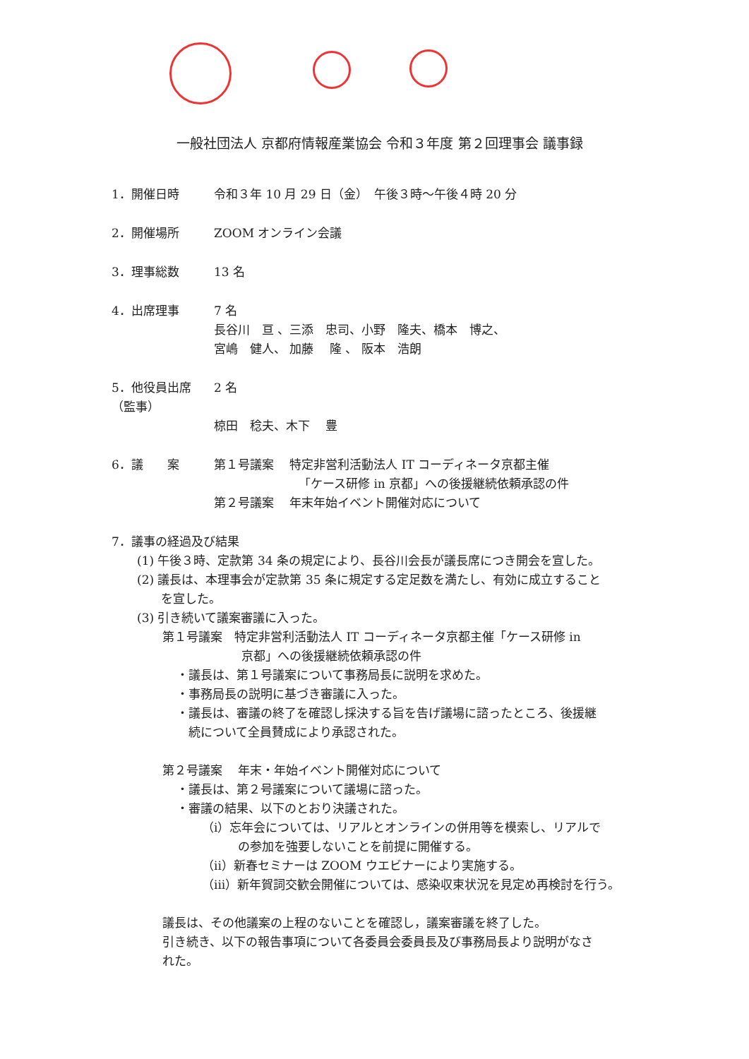一般社団法人 京都府情報産業協会 令和３年度 第２回理事会 議事録
1．開催日時 令和３年 10 月 29 日（金）　午後３時～午後４時 20 分
2．開催場所 ZOOM オンライン会議
3．理事総数 13 名
4．出席理事 7 名
長谷川　亘 、三添　忠司、小野　隆夫、橋本　博之、
宮嶋　健人、 加藤　 隆 、 阪本　浩朗
5．他役員出席（監事）
2 名
椋田　稔夫、木下　 豊
6．議　　案 第１号議案　 特定非営利活動法人 IT コーディネータ京都主催
「ケース研修 in 京都」への後援継続依頼承認の件
第２号議案　 年末年始イベント開催対応について
7．議事の経過及び結果
(1) 午後３時、定款第 34 条の規定により、長谷川会長が議長席につき開会を宣した。
(2) 議長は、本理事会が定款第 35 条に規定する定足数を満たし、有効に成立すること
　　を宣した。
(3) 引き続いて議案審議に入った。
第１号議案　特定非営利活動法人 IT コーディネータ京都主催「ケース研修 in
京都」への後援継続依頼承認の件
・議長は、第１号議案について事務局長に説明を求めた。
・事務局長の説明に基づき審議に入った。
・議長は、審議の終了を確認し採決する旨を告げ議場に諮ったところ、後援継
　続について全員賛成により承認された。
第２号議案　 年末・年始イベント開催対応について
・議長は、第２号議案について議場に諮った。
・審議の結果、以下のとおり決議された。
（i）忘年会については、リアルとオンラインの併用等を模索し、リアルで
　　　の参加を強要しないことを前提に開催する。
（ii）新春セミナーは ZOOM ウエビナーにより実施する。
（iii）新年賀詞交歓会開催については、感染収束状況を見定め再検討を行う。
議長は、その他議案の上程のないことを確認し，議案審議を終了した。
引き続き、以下の報告事項について各委員会委員長及び事務局長より説明がなさ
れた。